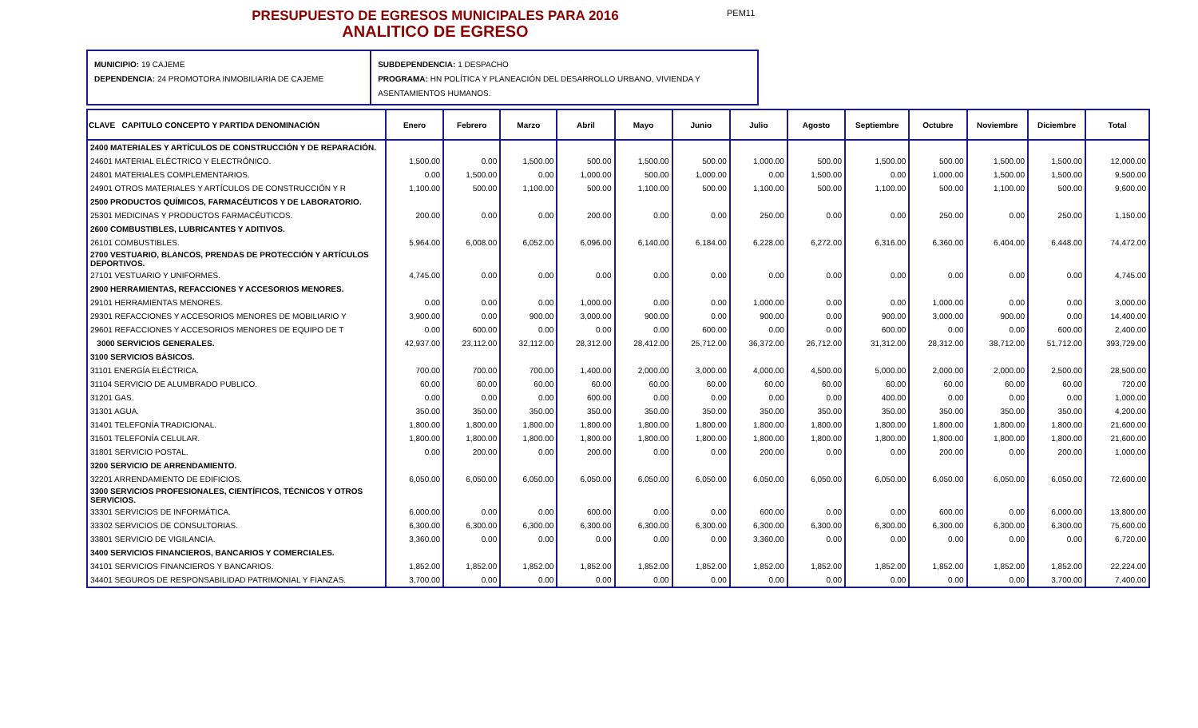PRESUPUESTO DE EGRESOS MUNICIPALES PARA 2016
ANALITICO DE EGRESO
PEM11
MUNICIPIO: 19 CAJEME
DEPENDENCIA: 24 PROMOTORA INMOBILIARIA DE CAJEME
SUBDEPENDENCIA: 1 DESPACHO
PROGRAMA: HN POLÍTICA Y PLANEACIÓN DEL DESARROLLO URBANO, VIVIENDA Y ASENTAMIENTOS HUMANOS.
| CLAVE CAPITULO CONCEPTO Y PARTIDA DENOMINACIÓN | Enero | Febrero | Marzo | Abril | Mayo | Junio | Julio | Agosto | Septiembre | Octubre | Noviembre | Diciembre | Total |
| --- | --- | --- | --- | --- | --- | --- | --- | --- | --- | --- | --- | --- | --- |
| 2400 MATERIALES Y ARTÍCULOS DE CONSTRUCCIÓN Y DE REPARACIÓN. | | | | | | | | | | | | | |
| 24601 MATERIAL ELÉCTRICO Y ELECTRÓNICO. | 1,500.00 | 0.00 | 1,500.00 | 500.00 | 1,500.00 | 500.00 | 1,000.00 | 500.00 | 1,500.00 | 500.00 | 1,500.00 | 1,500.00 | 12,000.00 |
| 24801 MATERIALES COMPLEMENTARIOS. | 0.00 | 1,500.00 | 0.00 | 1,000.00 | 500.00 | 1,000.00 | 0.00 | 1,500.00 | 0.00 | 1,000.00 | 1,500.00 | 1,500.00 | 9,500.00 |
| 24901 OTROS MATERIALES Y ARTÍCULOS DE CONSTRUCCIÓN Y R | 1,100.00 | 500.00 | 1,100.00 | 500.00 | 1,100.00 | 500.00 | 1,100.00 | 500.00 | 1,100.00 | 500.00 | 1,100.00 | 500.00 | 9,600.00 |
| 2500 PRODUCTOS QUÍMICOS, FARMACÉUTICOS Y DE LABORATORIO. | | | | | | | | | | | | | |
| 25301 MEDICINAS Y PRODUCTOS FARMACÉUTICOS. | 200.00 | 0.00 | 0.00 | 200.00 | 0.00 | 0.00 | 250.00 | 0.00 | 0.00 | 250.00 | 0.00 | 250.00 | 1,150.00 |
| 2600 COMBUSTIBLES, LUBRICANTES Y ADITIVOS. | | | | | | | | | | | | | |
| 26101 COMBUSTIBLES. | 5,964.00 | 6,008.00 | 6,052.00 | 6,096.00 | 6,140.00 | 6,184.00 | 6,228.00 | 6,272.00 | 6,316.00 | 6,360.00 | 6,404.00 | 6,448.00 | 74,472.00 |
| 2700 VESTUARIO, BLANCOS, PRENDAS DE PROTECCIÓN Y ARTÍCULOS DEPORTIVOS. | | | | | | | | | | | | | |
| 27101 VESTUARIO Y UNIFORMES. | 4,745.00 | 0.00 | 0.00 | 0.00 | 0.00 | 0.00 | 0.00 | 0.00 | 0.00 | 0.00 | 0.00 | 0.00 | 4,745.00 |
| 2900 HERRAMIENTAS, REFACCIONES Y ACCESORIOS MENORES. | | | | | | | | | | | | | |
| 29101 HERRAMIENTAS MENORES. | 0.00 | 0.00 | 0.00 | 1,000.00 | 0.00 | 0.00 | 1,000.00 | 0.00 | 0.00 | 1,000.00 | 0.00 | 0.00 | 3,000.00 |
| 29301 REFACCIONES Y ACCESORIOS MENORES DE MOBILIARIO Y | 3,900.00 | 0.00 | 900.00 | 3,000.00 | 900.00 | 0.00 | 900.00 | 0.00 | 900.00 | 3,000.00 | 900.00 | 0.00 | 14,400.00 |
| 29601 REFACCIONES Y ACCESORIOS MENORES DE EQUIPO DE T | 0.00 | 600.00 | 0.00 | 0.00 | 0.00 | 600.00 | 0.00 | 0.00 | 600.00 | 0.00 | 0.00 | 600.00 | 2,400.00 |
| 3000 SERVICIOS GENERALES. | 42,937.00 | 23,112.00 | 32,112.00 | 28,312.00 | 28,412.00 | 25,712.00 | 36,372.00 | 26,712.00 | 31,312.00 | 28,312.00 | 38,712.00 | 51,712.00 | 393,729.00 |
| 3100 SERVICIOS BÁSICOS. | | | | | | | | | | | | | |
| 31101 ENERGÍA ELÉCTRICA. | 700.00 | 700.00 | 700.00 | 1,400.00 | 2,000.00 | 3,000.00 | 4,000.00 | 4,500.00 | 5,000.00 | 2,000.00 | 2,000.00 | 2,500.00 | 28,500.00 |
| 31104 SERVICIO DE ALUMBRADO PUBLICO. | 60.00 | 60.00 | 60.00 | 60.00 | 60.00 | 60.00 | 60.00 | 60.00 | 60.00 | 60.00 | 60.00 | 60.00 | 720.00 |
| 31201 GAS. | 0.00 | 0.00 | 0.00 | 600.00 | 0.00 | 0.00 | 0.00 | 0.00 | 400.00 | 0.00 | 0.00 | 0.00 | 1,000.00 |
| 31301 AGUA. | 350.00 | 350.00 | 350.00 | 350.00 | 350.00 | 350.00 | 350.00 | 350.00 | 350.00 | 350.00 | 350.00 | 350.00 | 4,200.00 |
| 31401 TELEFONÍA TRADICIONAL. | 1,800.00 | 1,800.00 | 1,800.00 | 1,800.00 | 1,800.00 | 1,800.00 | 1,800.00 | 1,800.00 | 1,800.00 | 1,800.00 | 1,800.00 | 1,800.00 | 21,600.00 |
| 31501 TELEFONÍA CELULAR. | 1,800.00 | 1,800.00 | 1,800.00 | 1,800.00 | 1,800.00 | 1,800.00 | 1,800.00 | 1,800.00 | 1,800.00 | 1,800.00 | 1,800.00 | 1,800.00 | 21,600.00 |
| 31801 SERVICIO POSTAL. | 0.00 | 200.00 | 0.00 | 200.00 | 0.00 | 0.00 | 200.00 | 0.00 | 0.00 | 200.00 | 0.00 | 200.00 | 1,000.00 |
| 3200 SERVICIO DE ARRENDAMIENTO. | | | | | | | | | | | | | |
| 32201 ARRENDAMIENTO DE EDIFICIOS. | 6,050.00 | 6,050.00 | 6,050.00 | 6,050.00 | 6,050.00 | 6,050.00 | 6,050.00 | 6,050.00 | 6,050.00 | 6,050.00 | 6,050.00 | 6,050.00 | 72,600.00 |
| 3300 SERVICIOS PROFESIONALES, CIENTÍFICOS, TÉCNICOS Y OTROS SERVICIOS. | | | | | | | | | | | | | |
| 33301 SERVICIOS DE INFORMÁTICA. | 6,000.00 | 0.00 | 0.00 | 600.00 | 0.00 | 0.00 | 600.00 | 0.00 | 0.00 | 600.00 | 0.00 | 6,000.00 | 13,800.00 |
| 33302 SERVICIOS DE CONSULTORIAS. | 6,300.00 | 6,300.00 | 6,300.00 | 6,300.00 | 6,300.00 | 6,300.00 | 6,300.00 | 6,300.00 | 6,300.00 | 6,300.00 | 6,300.00 | 6,300.00 | 75,600.00 |
| 33801 SERVICIO DE VIGILANCIA. | 3,360.00 | 0.00 | 0.00 | 0.00 | 0.00 | 0.00 | 3,360.00 | 0.00 | 0.00 | 0.00 | 0.00 | 0.00 | 6,720.00 |
| 3400 SERVICIOS FINANCIEROS, BANCARIOS Y COMERCIALES. | | | | | | | | | | | | | |
| 34101 SERVICIOS FINANCIEROS Y BANCARIOS. | 1,852.00 | 1,852.00 | 1,852.00 | 1,852.00 | 1,852.00 | 1,852.00 | 1,852.00 | 1,852.00 | 1,852.00 | 1,852.00 | 1,852.00 | 1,852.00 | 22,224.00 |
| 34401 SEGUROS DE RESPONSABILIDAD PATRIMONIAL Y FIANZAS. | 3,700.00 | 0.00 | 0.00 | 0.00 | 0.00 | 0.00 | 0.00 | 0.00 | 0.00 | 0.00 | 0.00 | 3,700.00 | 7,400.00 |